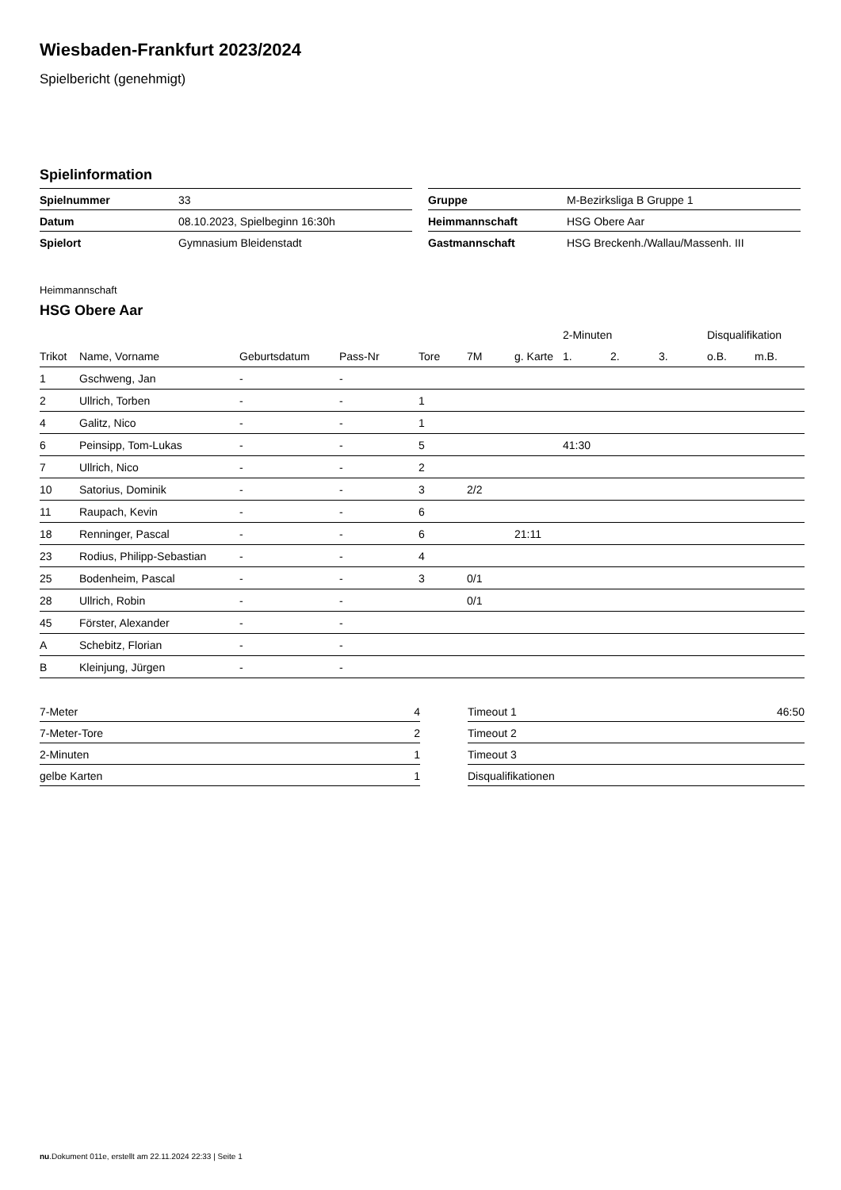Wiesbaden-Frankfurt 2023/2024
Spielbericht (genehmigt)
Spielinformation
| Spielnummer | 33 |
| Datum | 08.10.2023, Spielbeginn 16:30h |
| Spielort | Gymnasium Bleidenstadt |
| Gruppe | M-Bezirksliga B Gruppe 1 |
| Heimmannschaft | HSG Obere Aar |
| Gastmannschaft | HSG Breckenh./Wallau/Massenh. III |
Heimmannschaft
HSG Obere Aar
| | | | | | | | 2-Minuten | | | Disqualifikation | |
| --- | --- | --- | --- | --- | --- | --- | --- | --- | --- | --- | --- |
| Trikot | Name, Vorname | Geburtsdatum | Pass-Nr | Tore | 7M | g. Karte | 1. | 2. | 3. | o.B. | m.B. |
| 1 | Gschweng, Jan | - | - | | | | | | | | |
| 2 | Ullrich, Torben | - | - | 1 | | | | | | | |
| 4 | Galitz, Nico | - | - | 1 | | | | | | | |
| 6 | Peinsipp, Tom-Lukas | - | - | 5 | | | 41:30 | | | | |
| 7 | Ullrich, Nico | - | - | 2 | | | | | | | |
| 10 | Satorius, Dominik | - | - | 3 | 2/2 | | | | | | |
| 11 | Raupach, Kevin | - | - | 6 | | | | | | | |
| 18 | Renninger, Pascal | - | - | 6 | | 21:11 | | | | | |
| 23 | Rodius, Philipp-Sebastian | - | - | 4 | | | | | | | |
| 25 | Bodenheim, Pascal | - | - | 3 | 0/1 | | | | | | |
| 28 | Ullrich, Robin | - | - | | 0/1 | | | | | | |
| 45 | Förster, Alexander | - | - | | | | | | | | |
| A | Schebitz, Florian | - | - | | | | | | | | |
| B | Kleinjung, Jürgen | - | - | | | | | | | | |
| 7-Meter | 4 |
| 7-Meter-Tore | 2 |
| 2-Minuten | 1 |
| gelbe Karten | 1 |
| Timeout 1 | 46:50 |
| Timeout 2 | |
| Timeout 3 | |
| Disqualifikationen | |
nu.Dokument 011e, erstellt am 22.11.2024 22:33 | Seite 1